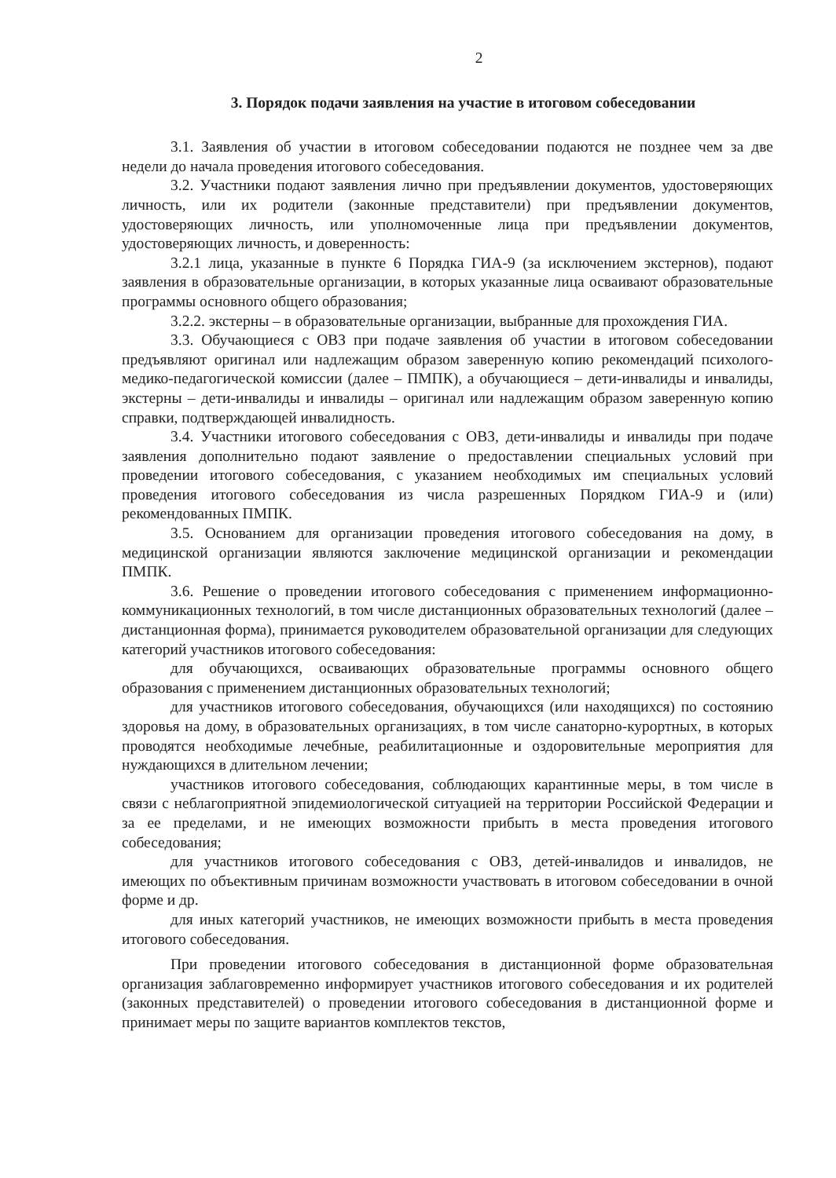2
3. Порядок подачи заявления на участие в итоговом собеседовании
3.1. Заявления об участии в итоговом собеседовании подаются не позднее чем за две недели до начала проведения итогового собеседования.
3.2. Участники подают заявления лично при предъявлении документов, удостоверяющих личность, или их родители (законные представители) при предъявлении документов, удостоверяющих личность, или уполномоченные лица при предъявлении документов, удостоверяющих личность, и доверенность:
3.2.1 лица, указанные в пункте 6 Порядка ГИА-9 (за исключением экстернов), подают заявления в образовательные организации, в которых указанные лица осваивают образовательные программы основного общего образования;
3.2.2. экстерны – в образовательные организации, выбранные для прохождения ГИА.
3.3. Обучающиеся с ОВЗ при подаче заявления об участии в итоговом собеседовании предъявляют оригинал или надлежащим образом заверенную копию рекомендаций психолого-медико-педагогической комиссии (далее – ПМПК), а обучающиеся – дети-инвалиды и инвалиды, экстерны – дети-инвалиды и инвалиды – оригинал или надлежащим образом заверенную копию справки, подтверждающей инвалидность.
3.4. Участники итогового собеседования с ОВЗ, дети-инвалиды и инвалиды при подаче заявления дополнительно подают заявление о предоставлении специальных условий при проведении итогового собеседования, с указанием необходимых им специальных условий проведения итогового собеседования из числа разрешенных Порядком ГИА-9 и (или) рекомендованных ПМПК.
3.5. Основанием для организации проведения итогового собеседования на дому, в медицинской организации являются заключение медицинской организации и рекомендации ПМПК.
3.6. Решение о проведении итогового собеседования с применением информационно-коммуникационных технологий, в том числе дистанционных образовательных технологий (далее – дистанционная форма), принимается руководителем образовательной организации для следующих категорий участников итогового собеседования:
для обучающихся, осваивающих образовательные программы основного общего образования с применением дистанционных образовательных технологий;
для участников итогового собеседования, обучающихся (или находящихся) по состоянию здоровья на дому, в образовательных организациях, в том числе санаторно-курортных, в которых проводятся необходимые лечебные, реабилитационные и оздоровительные мероприятия для нуждающихся в длительном лечении;
участников итогового собеседования, соблюдающих карантинные меры, в том числе в связи с неблагоприятной эпидемиологической ситуацией на территории Российской Федерации и за ее пределами, и не имеющих возможности прибыть в места проведения итогового собеседования;
для участников итогового собеседования с ОВЗ, детей-инвалидов и инвалидов, не имеющих по объективным причинам возможности участвовать в итоговом собеседовании в очной форме и др.
для иных категорий участников, не имеющих возможности прибыть в места проведения итогового собеседования.
При проведении итогового собеседования в дистанционной форме образовательная организация заблаговременно информирует участников итогового собеседования и их родителей (законных представителей) о проведении итогового собеседования в дистанционной форме и принимает меры по защите вариантов комплектов текстов,